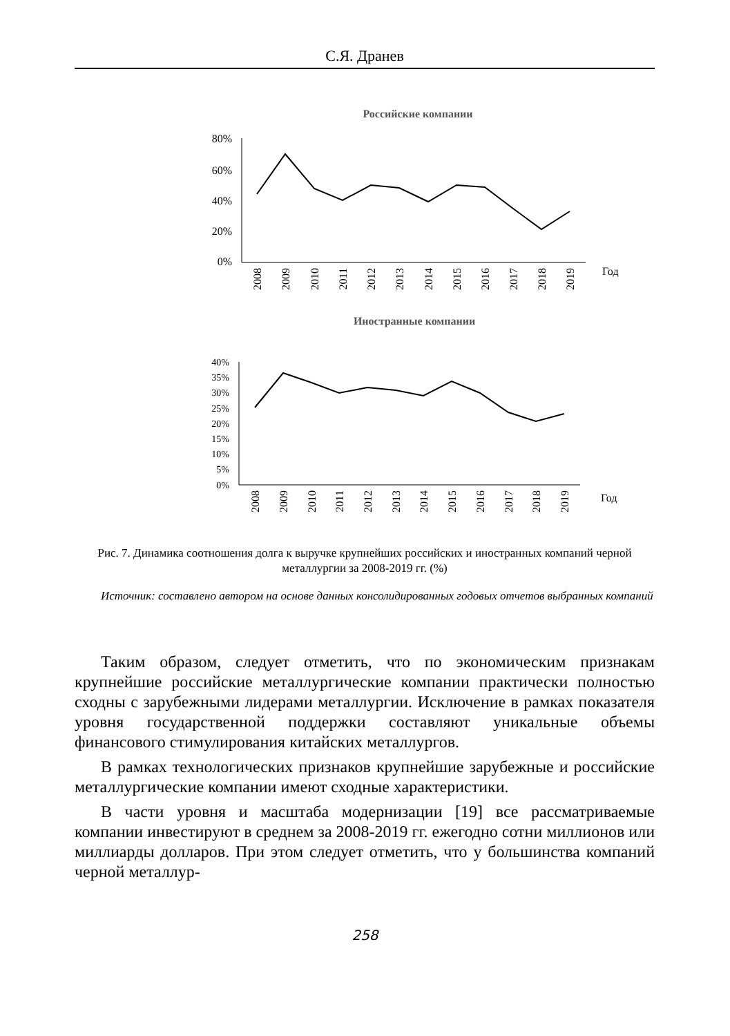С.Я. Дранев
Российские компании
80%
60%
40%
20%
0%
Год
2008
2009
2010
2011
2012
2013
2014
2015
2016
2017
2018
2019
Иностранные компании
40%
35%
30%
25%
20%
15%
10%
5%
0%
Год
2008
2009
2010
2011
2012
2013
2014
2015
2016
2017
2018
2019
Рис. 7. Динамика соотношения долга к выручке крупнейших российских и иностранных компаний черной металлургии за 2008-2019 гг. (%)
Источник: составлено автором на основе данных консолидированных годовых отчетов выбранных компаний
Таким образом, следует отметить, что по экономическим признакам крупнейшие российские металлургические компании практически полностью сходны с зарубежными лидерами металлургии. Исключение в рамках показателя уровня государственной поддержки составляют уникальные объемы финансового стимулирования китайских металлургов.
В рамках технологических признаков крупнейшие зарубежные и российские металлургические компании имеют сходные характеристики.
В части уровня и масштаба модернизации [19] все рассматриваемые компании инвестируют в среднем за 2008-2019 гг. ежегодно сотни миллионов или миллиарды долларов. При этом следует отметить, что у большинства компаний черной металлур-
258